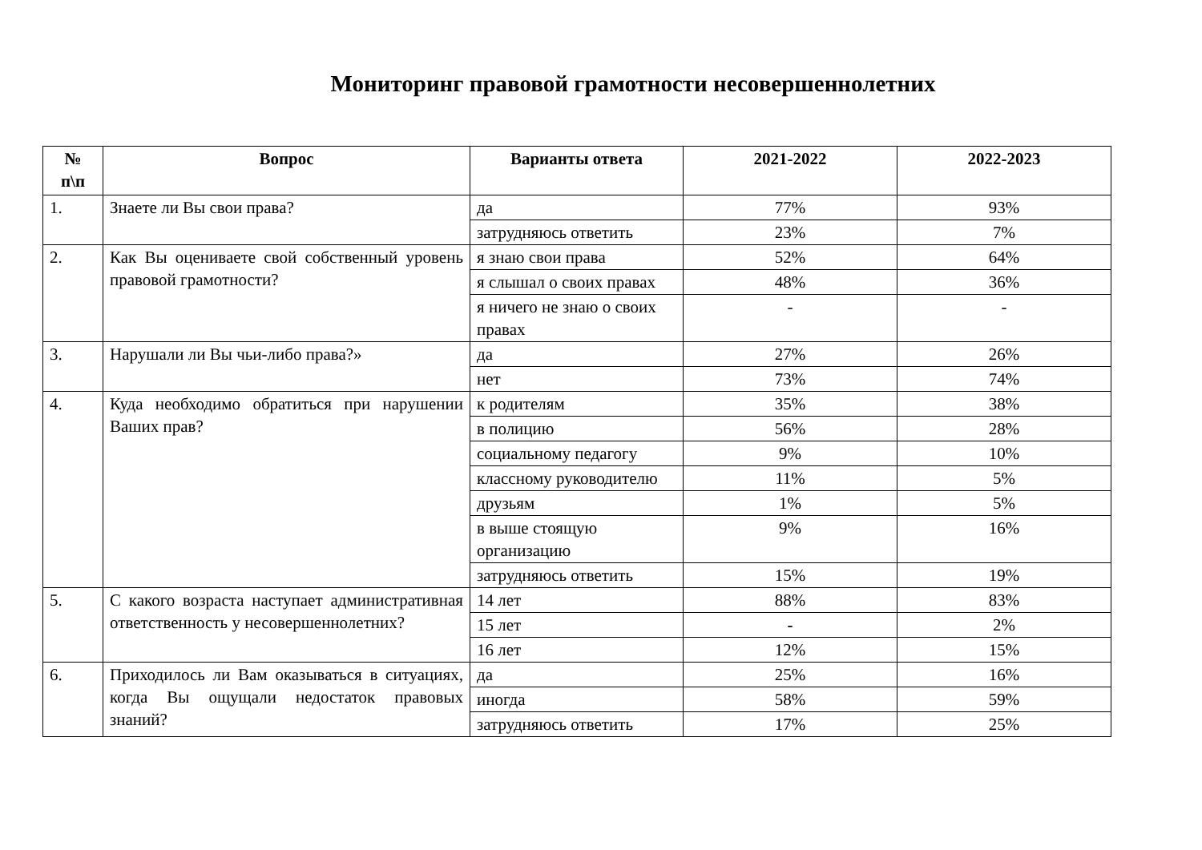Мониторинг правовой грамотности несовершеннолетних
| № п\п | Вопрос | Варианты ответа | 2021-2022 | 2022-2023 |
| --- | --- | --- | --- | --- |
| 1. | Знаете ли Вы свои права? | да | 77% | 93% |
| | | затрудняюсь ответить | 23% | 7% |
| 2. | Как Вы оцениваете свой собственный уровень правовой грамотности? | я знаю свои права | 52% | 64% |
| | | я слышал о своих правах | 48% | 36% |
| | | я ничего не знаю о своих правах | - | - |
| 3. | Нарушали ли Вы чьи-либо права?» | да | 27% | 26% |
| | | нет | 73% | 74% |
| 4. | Куда необходимо обратиться при нарушении Ваших прав? | к родителям | 35% | 38% |
| | | в полицию | 56% | 28% |
| | | социальному педагогу | 9% | 10% |
| | | классному руководителю | 11% | 5% |
| | | друзьям | 1% | 5% |
| | | в выше стоящую организацию | 9% | 16% |
| | | затрудняюсь ответить | 15% | 19% |
| 5. | С какого возраста наступает административная ответственность у несовершеннолетних? | 14 лет | 88% | 83% |
| | | 15 лет | - | 2% |
| | | 16 лет | 12% | 15% |
| 6. | Приходилось ли Вам оказываться в ситуациях, когда Вы ощущали недостаток правовых знаний? | да | 25% | 16% |
| | | иногда | 58% | 59% |
| | | затрудняюсь ответить | 17% | 25% |